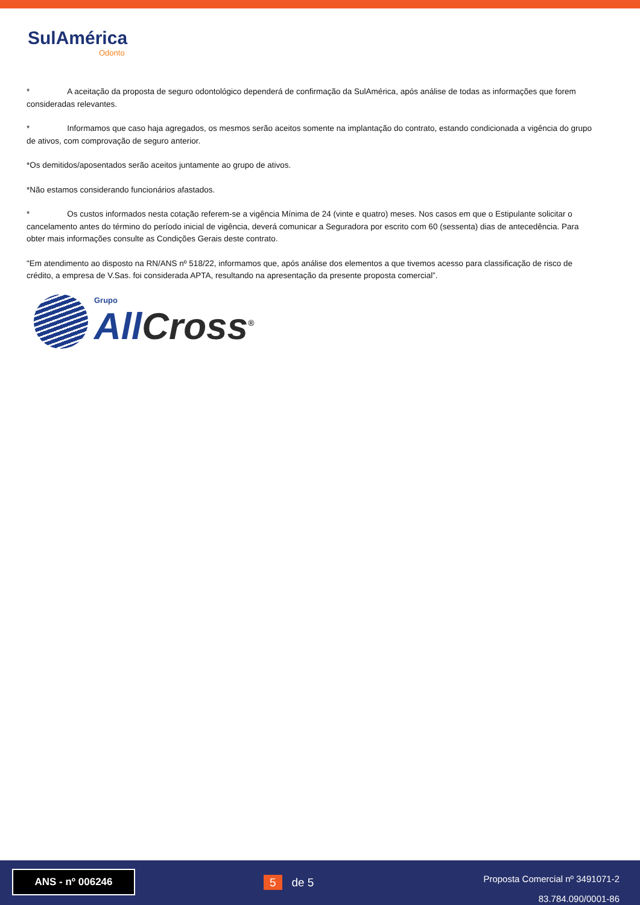SulAmérica
Odonto
* A aceitação da proposta de seguro odontológico dependerá de confirmação da SulAmérica, após análise de todas as informações que forem consideradas relevantes.
* Informamos que caso haja agregados, os mesmos serão aceitos somente na implantação do contrato, estando condicionada a vigência do grupo de ativos, com comprovação de seguro anterior.
*Os demitidos/aposentados serão aceitos juntamente ao grupo de ativos.
*Não estamos considerando funcionários afastados.
* Os custos informados nesta cotação referem-se a vigência Mínima de 24 (vinte e quatro) meses. Nos casos em que o Estipulante solicitar o cancelamento antes do término do período inicial de vigência, deverá comunicar a Seguradora por escrito com 60 (sessenta) dias de antecedência. Para obter mais informações consulte as Condições Gerais deste contrato.
"Em atendimento ao disposto na RN/ANS nº 518/22, informamos que, após análise dos elementos a que tivemos acesso para classificação de risco de crédito, a empresa de V.Sas. foi considerada APTA, resultando na apresentação da presente proposta comercial”.
Grupo
All Cross<sup>®</sup>
ANS - nº 006246
5 de 5
Proposta Comercial nº 3491071-2
83.784.090/0001-86